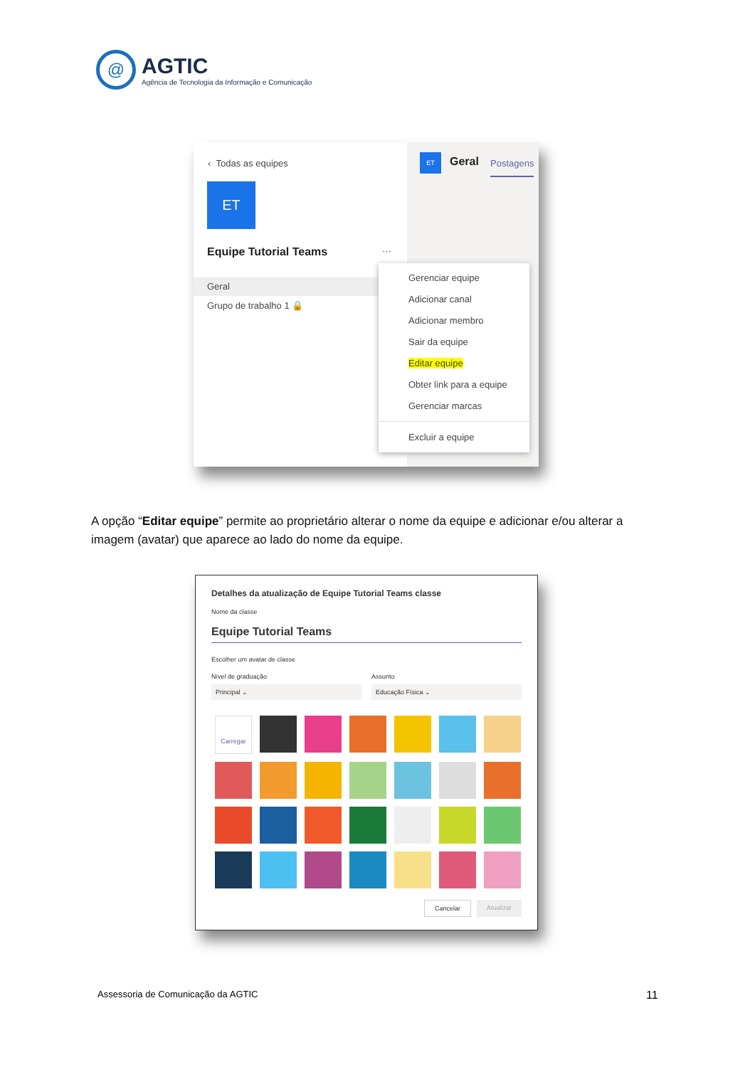@
AGTIC
Agência de Tecnologia da Informação e Comunicação
‹ Todas as equipes
ET
Equipe Tutorial Teams ···
Geral
Grupo de trabalho 1 🔒
ET Geral Postagens
Gerenciar equipe
Adicionar canal
Adicionar membro
Sair da equipe
Editar equipe
Obter link para a equipe
Gerenciar marcas
Excluir a equipe
A opção “Editar equipe” permite ao proprietário alterar o nome da equipe e adicionar e/ou alterar a imagem (avatar) que aparece ao lado do nome da equipe.
Detalhes da atualização de Equipe Tutorial Teams classe
Nome da classe
Equipe Tutorial Teams
Escolher um avatar de classe
Nível de graduação
Principal ⌄
Assunto
Educação Física ⌄
Carregar
Cancelar Atualizar
Assessoria de Comunicação da AGTIC
11